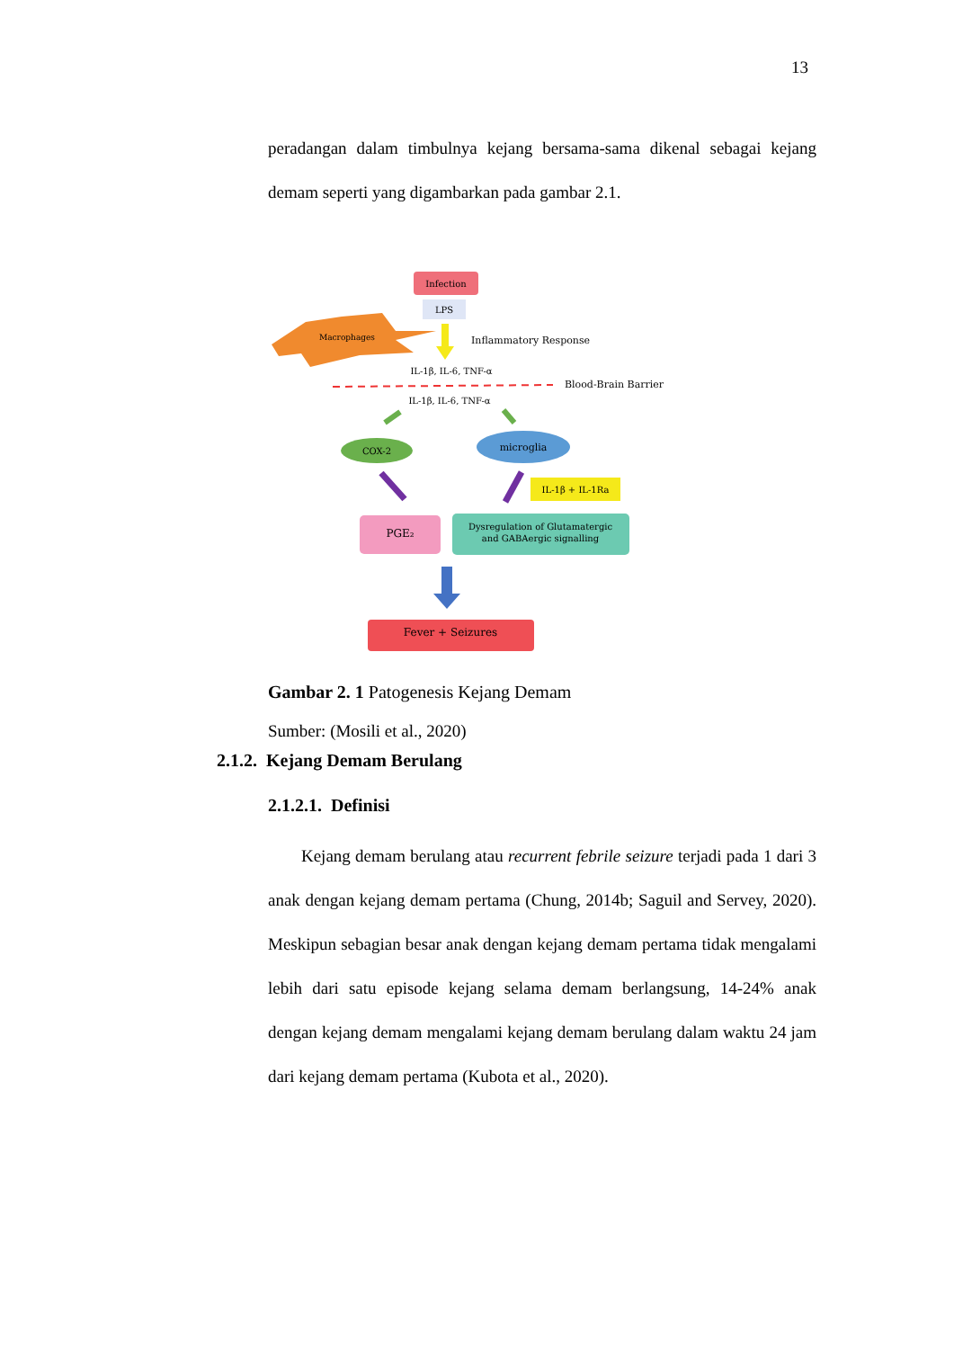13
peradangan dalam timbulnya kejang bersama-sama dikenal sebagai kejang demam seperti yang digambarkan pada gambar 2.1.
Infection
LPS
Macrophages
Inflammatory Response
IL-1β, IL-6, TNF-α
Blood-Brain Barrier
IL-1β, IL-6, TNF-α
COX-2
microglia
IL-1β + IL-1Ra
PGE₂
Dysregulation of Glutamatergic
and GABAergic signalling
Fever + Seizures
Gambar 2. 1 Patogenesis Kejang Demam
Sumber: (Mosili et al., 2020)
2.1.2. Kejang Demam Berulang
2.1.2.1. Definisi
Kejang demam berulang atau recurrent febrile seizure terjadi pada 1 dari 3 anak dengan kejang demam pertama (Chung, 2014b; Saguil and Servey, 2020). Meskipun sebagian besar anak dengan kejang demam pertama tidak mengalami lebih dari satu episode kejang selama demam berlangsung, 14-24% anak dengan kejang demam mengalami kejang demam berulang dalam waktu 24 jam dari kejang demam pertama (Kubota et al., 2020).